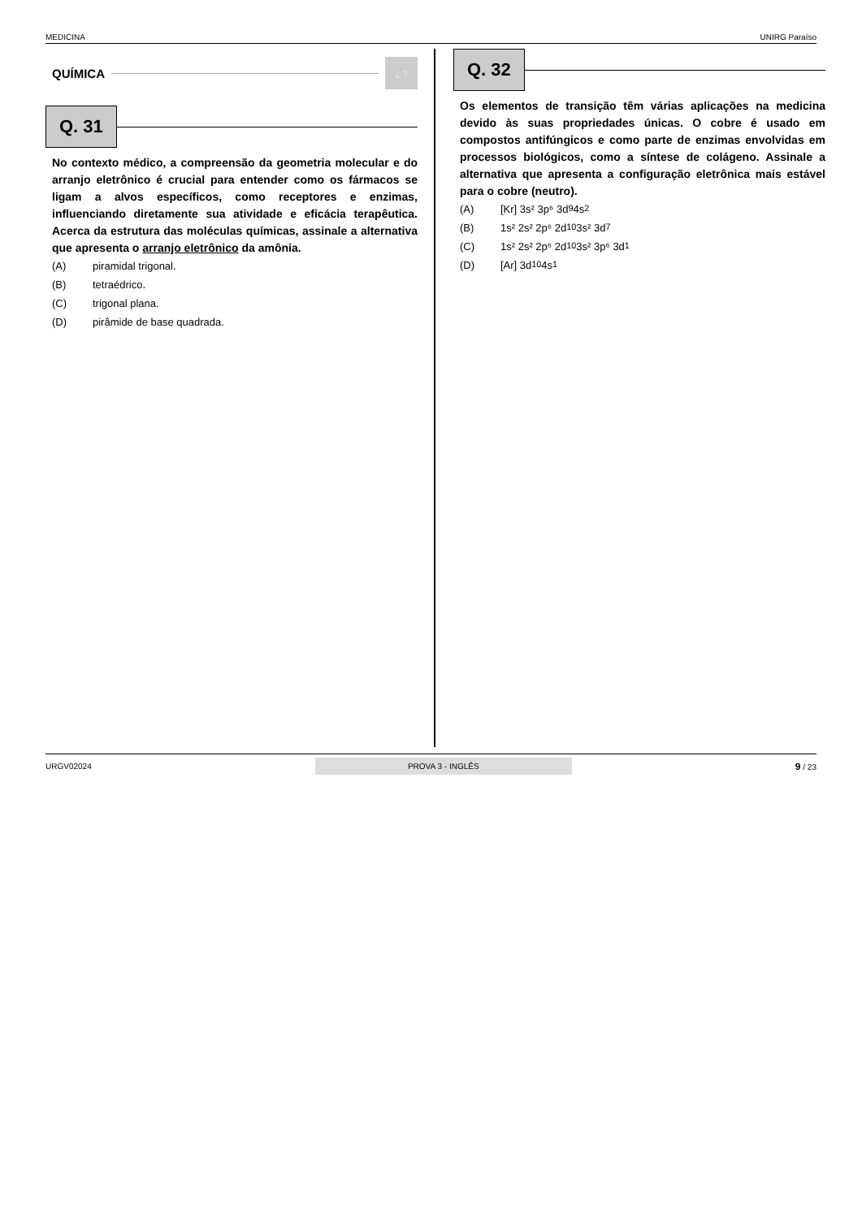MEDICINA UNIRG Paraíso
QUÍMICA
¿ ?
Q. 31
No contexto médico, a compreensão da geometria molecular e do arranjo eletrônico é crucial para entender como os fármacos se ligam a alvos específicos, como receptores e enzimas, influenciando diretamente sua atividade e eficácia terapêutica. Acerca da estrutura das moléculas químicas, assinale a alternativa que apresenta o arranjo eletrônico da amônia.
(A) piramidal trigonal.
(B) tetraédrico.
(C) trigonal plana.
(D) pirâmide de base quadrada.
Q. 32
Os elementos de transição têm várias aplicações na medicina devido às suas propriedades únicas. O cobre é usado em compostos antifúngicos e como parte de enzimas envolvidas em processos biológicos, como a síntese de colágeno. Assinale a alternativa que apresenta a configuração eletrônica mais estável para o cobre (neutro).
(A) [Kr] 3s² 3p⁶ 3d<sup>9</sup> 4s<sup>2</sup>
(B) 1s² 2s² 2p⁶ 2d<sup>10</sup> 3s² 3d<sup>7</sup>
(C) 1s² 2s² 2p⁶ 2d<sup>10</sup> 3s² 3p⁶ 3d<sup>1</sup>
(D) [Ar] 3d<sup>10</sup> 4s<sup>1</sup>
URGV02024 PROVA 3 - INGLÊS 9 / 23